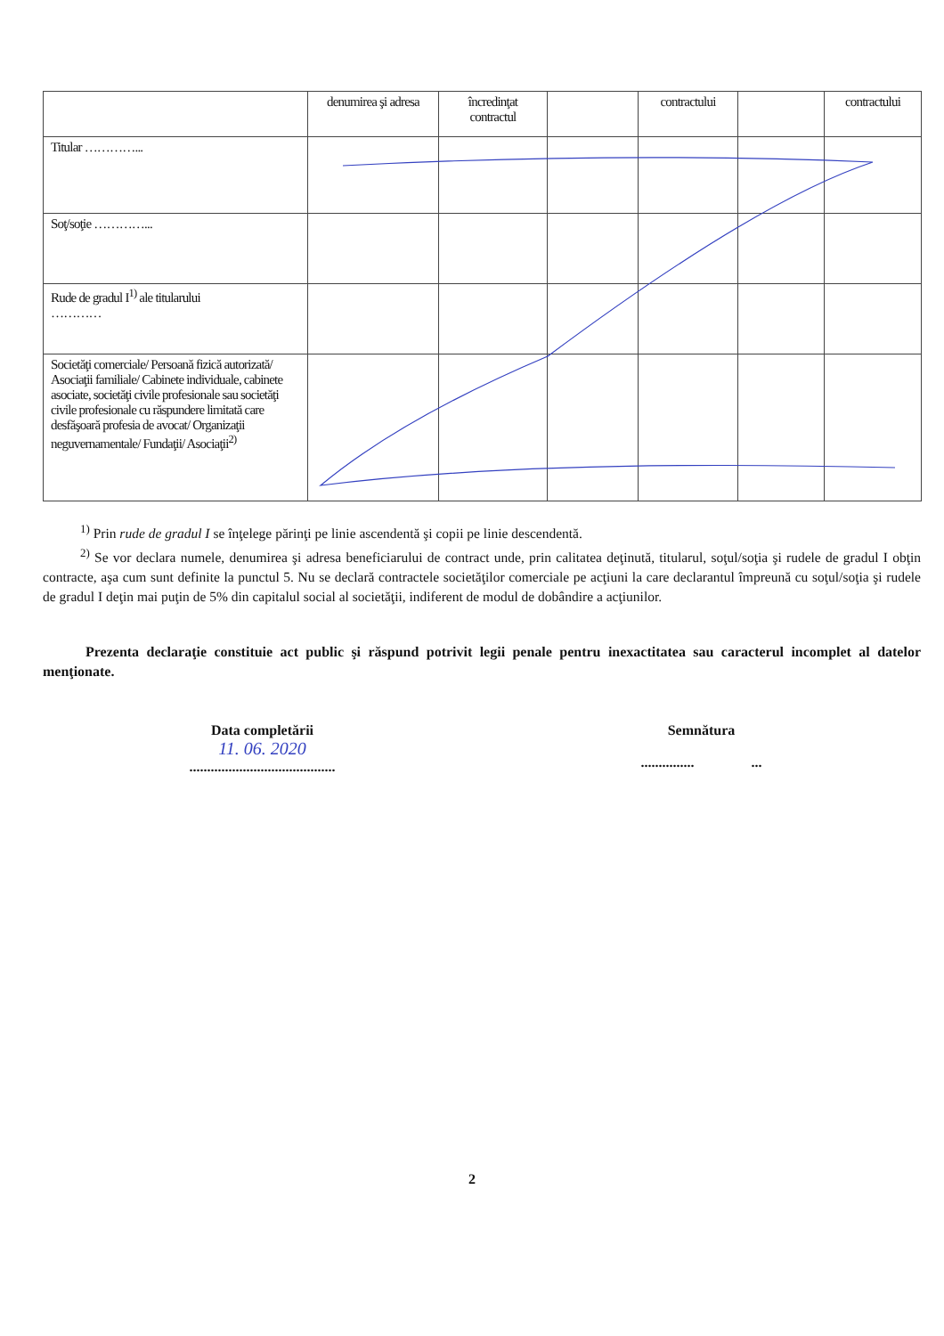| | denumirea şi adresa | încredinţat contractul | | contractului | | contractului |
| Titular …………... | | | | | | |
| Soţ/soţie …………... | | | | | | |
| Rude de gradul I<sup>1)</sup> ale titularului ………… | | | | | | |
| Societăţi comerciale/ Persoană fizică autorizată/ Asociaţii familiale/ Cabinete individuale, cabinete asociate, societăţi civile profesionale sau societăţi civile profesionale cu răspundere limitată care desfăşoară profesia de avocat/ Organizaţii neguvernamentale/ Fundaţii/ Asociaţii<sup>2)</sup> | | | | | | |
<sup>1)</sup> Prin rude de gradul I se înţelege părinţi pe linie ascendentă şi copii pe linie descendentă.
<sup>2)</sup> Se vor declara numele, denumirea şi adresa beneficiarului de contract unde, prin calitatea deţinută, titularul, soţul/soţia şi rudele de gradul I obţin contracte, aşa cum sunt definite la punctul 5. Nu se declară contractele societăţilor comerciale pe acţiuni la care declarantul împreună cu soţul/soţia şi rudele de gradul I deţin mai puţin de 5% din capitalul social al societăţii, indiferent de modul de dobândire a acţiunilor.
Prezenta declaraţie constituie act public şi răspund potrivit legii penale pentru inexactitatea sau caracterul incomplet al datelor menţionate.
Data completării
11. 06. 2020
.........................................
Semnătura
............... ...
2